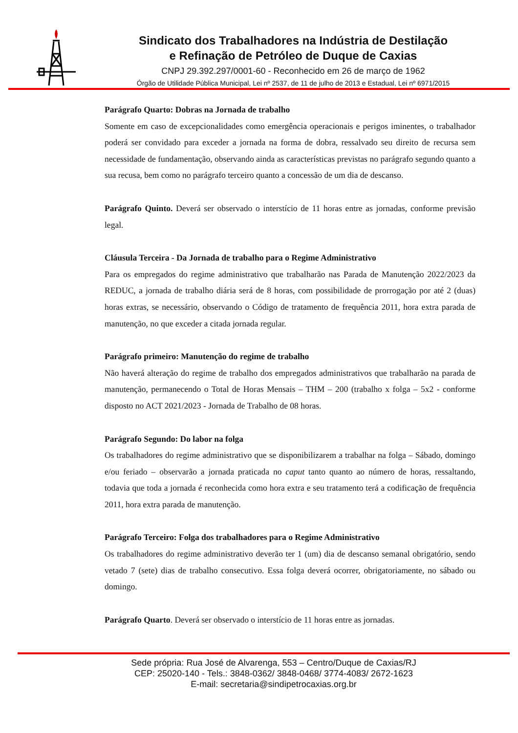Sindicato dos Trabalhadores na Indústria de Destilação
e Refinação de Petróleo de Duque de Caxias
CNPJ 29.392.297/0001-60 - Reconhecido em 26 de março de 1962
Órgão de Utilidade Pública Municipal, Lei nº 2537, de 11 de julho de 2013 e Estadual, Lei nº 6971/2015
Parágrafo Quarto: Dobras na Jornada de trabalho
Somente em caso de excepcionalidades como emergência operacionais e perigos iminentes, o trabalhador poderá ser convidado para exceder a jornada na forma de dobra, ressalvado seu direito de recursa sem necessidade de fundamentação, observando ainda as características previstas no parágrafo segundo quanto a sua recusa, bem como no parágrafo terceiro quanto a concessão de um dia de descanso.
Parágrafo Quinto. Deverá ser observado o interstício de 11 horas entre as jornadas, conforme previsão legal.
Cláusula Terceira - Da Jornada de trabalho para o Regime Administrativo
Para os empregados do regime administrativo que trabalharão nas Parada de Manutenção 2022/2023 da REDUC, a jornada de trabalho diária será de 8 horas, com possibilidade de prorrogação por até 2 (duas) horas extras, se necessário, observando o Código de tratamento de frequência 2011, hora extra parada de manutenção, no que exceder a citada jornada regular.
Parágrafo primeiro: Manutenção do regime de trabalho
Não haverá alteração do regime de trabalho dos empregados administrativos que trabalharão na parada de manutenção, permanecendo o Total de Horas Mensais – THM – 200 (trabalho x folga – 5x2 - conforme disposto no ACT 2021/2023 - Jornada de Trabalho de 08 horas.
Parágrafo Segundo: Do labor na folga
Os trabalhadores do regime administrativo que se disponibilizarem a trabalhar na folga – Sábado, domingo e/ou feriado – observarão a jornada praticada no caput tanto quanto ao número de horas, ressaltando, todavia que toda a jornada é reconhecida como hora extra e seu tratamento terá a codificação de frequência 2011, hora extra parada de manutenção.
Parágrafo Terceiro: Folga dos trabalhadores para o Regime Administrativo
Os trabalhadores do regime administrativo deverão ter 1 (um) dia de descanso semanal obrigatório, sendo vetado 7 (sete) dias de trabalho consecutivo. Essa folga deverá ocorrer, obrigatoriamente, no sábado ou domingo.
Parágrafo Quarto. Deverá ser observado o interstício de 11 horas entre as jornadas.
Sede própria: Rua José de Alvarenga, 553 – Centro/Duque de Caxias/RJ
CEP: 25020-140 - Tels.: 3848-0362/ 3848-0468/ 3774-4083/ 2672-1623
E-mail: secretaria@sindipetrocaxias.org.br